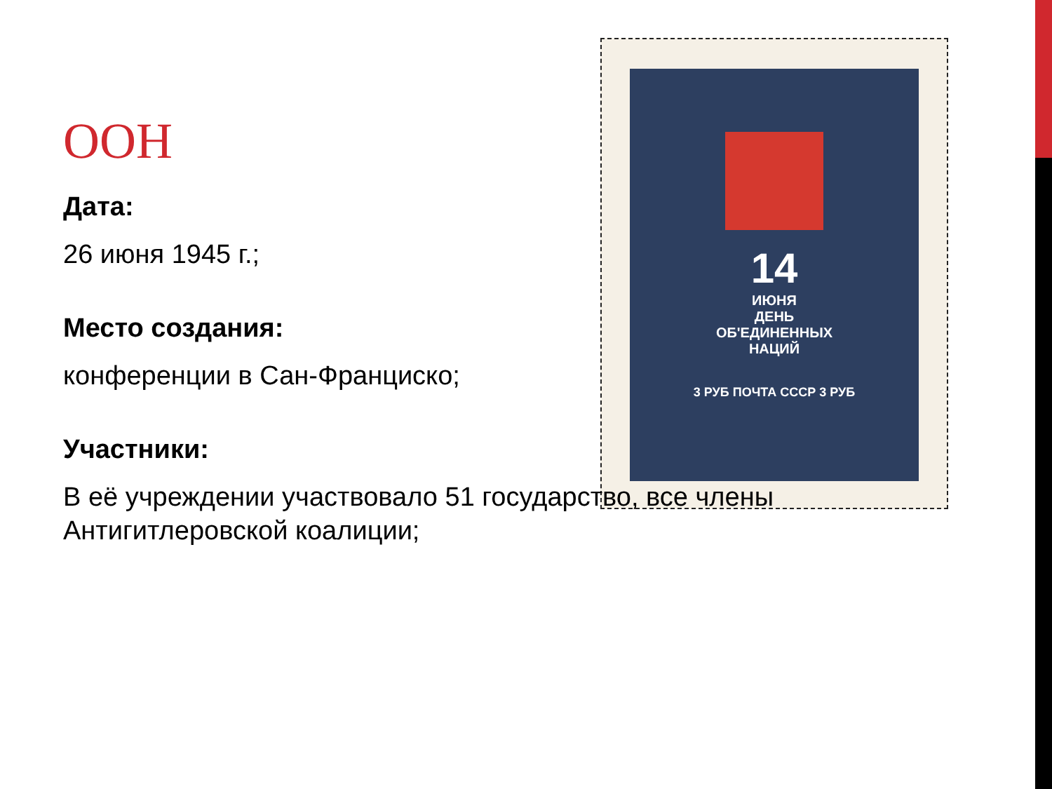14
ИЮНЯ
ДЕНЬ
ОБ'ЕДИНЕННЫХ
НАЦИЙ
3 РУБ ПОЧТА СССР 3 РУБ
ООН
Дата:
26 июня 1945 г.;
Место создания:
конференции в Сан-Франциско;
Участники:
В её учреждении участвовало 51 государство, все члены Антигитлеровской коалиции;